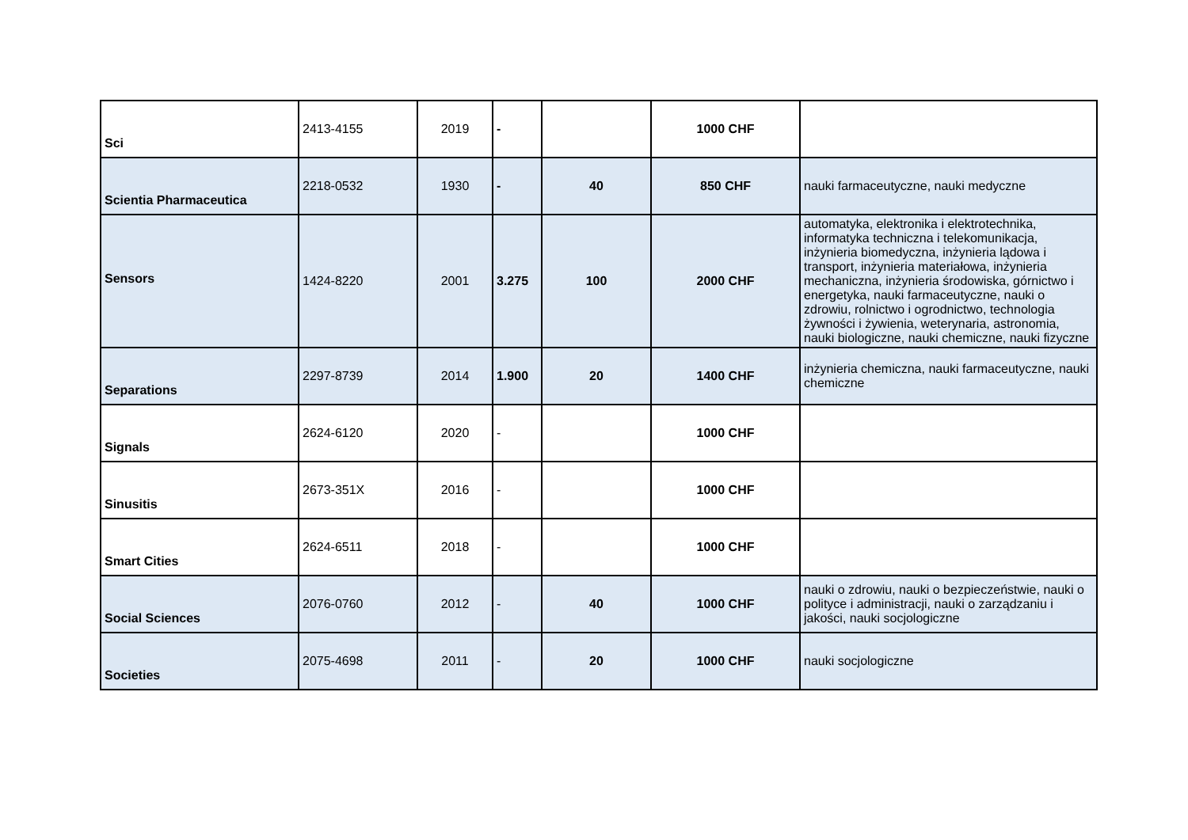| Sci | 2413-4155 | 2019 | - | | 1000 CHF | |
| Scientia Pharmaceutica | 2218-0532 | 1930 | - | 40 | 850 CHF | nauki farmaceutyczne, nauki medyczne |
| Sensors | 1424-8220 | 2001 | 3.275 | 100 | 2000 CHF | automatyka, elektronika i elektrotechnika, informatyka techniczna i telekomunikacja, inżynieria biomedyczna, inżynieria lądowa i transport, inżynieria materiałowa, inżynieria mechaniczna, inżynieria środowiska, górnictwo i energetyka, nauki farmaceutyczne, nauki o zdrowiu, rolnictwo i ogrodnictwo, technologia żywności i żywienia, weterynaria, astronomia, nauki biologiczne, nauki chemiczne, nauki fizyczne |
| Separations | 2297-8739 | 2014 | 1.900 | 20 | 1400 CHF | inżynieria chemiczna, nauki farmaceutyczne, nauki chemiczne |
| Signals | 2624-6120 | 2020 | - | | 1000 CHF | |
| Sinusitis | 2673-351X | 2016 | - | | 1000 CHF | |
| Smart Cities | 2624-6511 | 2018 | - | | 1000 CHF | |
| Social Sciences | 2076-0760 | 2012 | - | 40 | 1000 CHF | nauki o zdrowiu, nauki o bezpieczeństwie, nauki o polityce i administracji, nauki o zarządzaniu i jakości, nauki socjologiczne |
| Societies | 2075-4698 | 2011 | - | 20 | 1000 CHF | nauki socjologiczne |